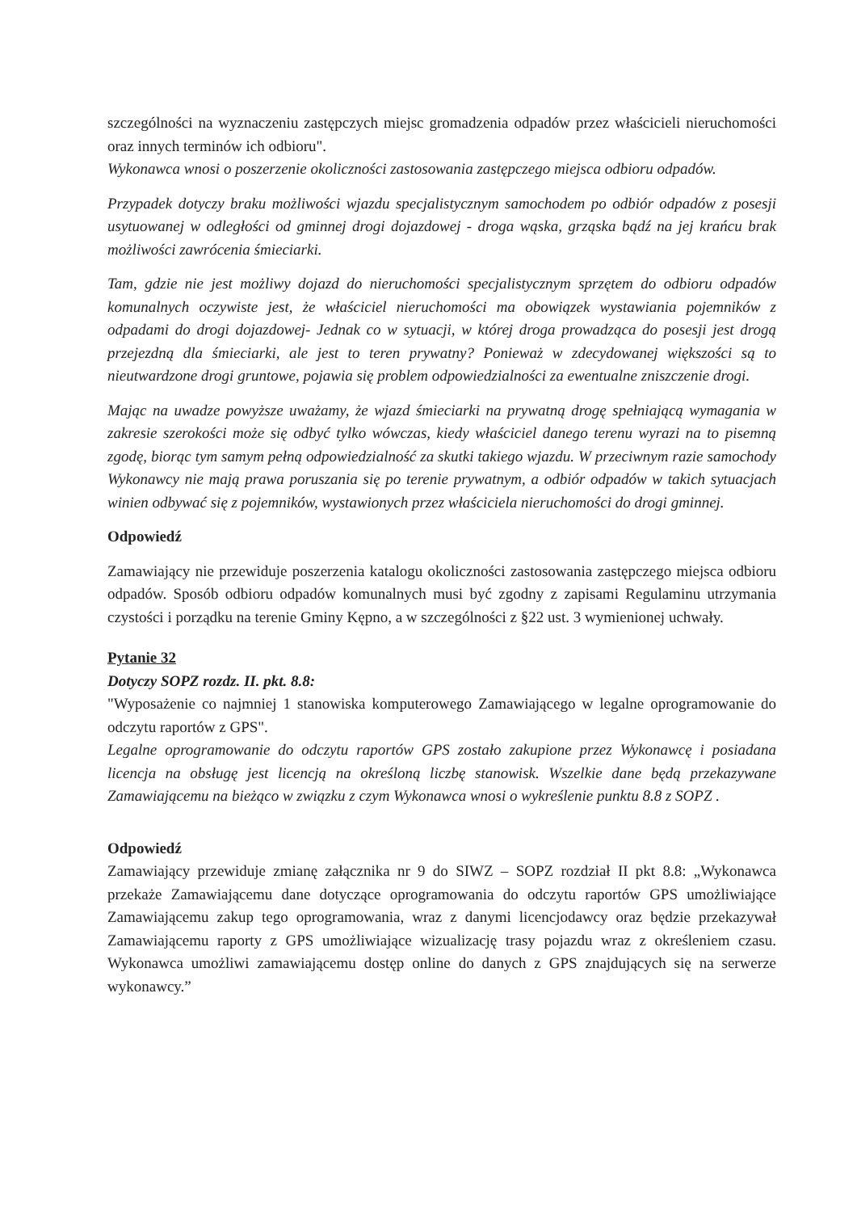szczególności na wyznaczeniu zastępczych miejsc gromadzenia odpadów przez właścicieli nieruchomości oraz innych terminów ich odbioru".
Wykonawca wnosi o poszerzenie okoliczności zastosowania zastępczego miejsca odbioru odpadów.
Przypadek dotyczy braku możliwości wjazdu specjalistycznym samochodem po odbiór odpadów z posesji usytuowanej w odległości od gminnej drogi dojazdowej - droga wąska, grząska bądź na jej krańcu brak możliwości zawrócenia śmieciarki.
Tam, gdzie nie jest możliwy dojazd do nieruchomości specjalistycznym sprzętem do odbioru odpadów komunalnych oczywiste jest, że właściciel nieruchomości ma obowiązek wystawiania pojemników z odpadami do drogi dojazdowej- Jednak co w sytuacji, w której droga prowadząca do posesji jest drogą przejezdną dla śmieciarki, ale jest to teren prywatny? Ponieważ w zdecydowanej większości są to nieutwardzone drogi gruntowe, pojawia się problem odpowiedzialności za ewentualne zniszczenie drogi.
Mając na uwadze powyższe uważamy, że wjazd śmieciarki na prywatną drogę spełniającą wymagania w zakresie szerokości może się odbyć tylko wówczas, kiedy właściciel danego terenu wyrazi na to pisemną zgodę, biorąc tym samym pełną odpowiedzialność za skutki takiego wjazdu. W przeciwnym razie samochody Wykonawcy nie mają prawa poruszania się po terenie prywatnym, a odbiór odpadów w takich sytuacjach winien odbywać się z pojemników, wystawionych przez właściciela nieruchomości do drogi gminnej.
Odpowiedź
Zamawiający nie przewiduje poszerzenia katalogu okoliczności zastosowania zastępczego miejsca odbioru odpadów. Sposób odbioru odpadów komunalnych musi być zgodny z zapisami Regulaminu utrzymania czystości i porządku na terenie Gminy Kępno, a w szczególności z §22 ust. 3 wymienionej uchwały.
Pytanie 32
Dotyczy SOPZ rozdz. II. pkt. 8.8:
"Wyposażenie co najmniej 1 stanowiska komputerowego Zamawiającego w legalne oprogramowanie do odczytu raportów z GPS".
Legalne oprogramowanie do odczytu raportów GPS zostało zakupione przez Wykonawcę i posiadana licencja na obsługę jest licencją na określoną liczbę stanowisk. Wszelkie dane będą przekazywane Zamawiającemu na bieżąco w związku z czym Wykonawca wnosi o wykreślenie punktu 8.8 z SOPZ .
Odpowiedź
Zamawiający przewiduje zmianę załącznika nr 9 do SIWZ – SOPZ rozdział II pkt 8.8: „Wykonawca przekaże Zamawiającemu dane dotyczące oprogramowania do odczytu raportów GPS umożliwiające Zamawiającemu zakup tego oprogramowania, wraz z danymi licencjodawcy oraz będzie przekazywał Zamawiającemu raporty z GPS umożliwiające wizualizację trasy pojazdu wraz z określeniem czasu. Wykonawca umożliwi zamawiającemu dostęp online do danych z GPS znajdujących się na serwerze wykonawcy.”